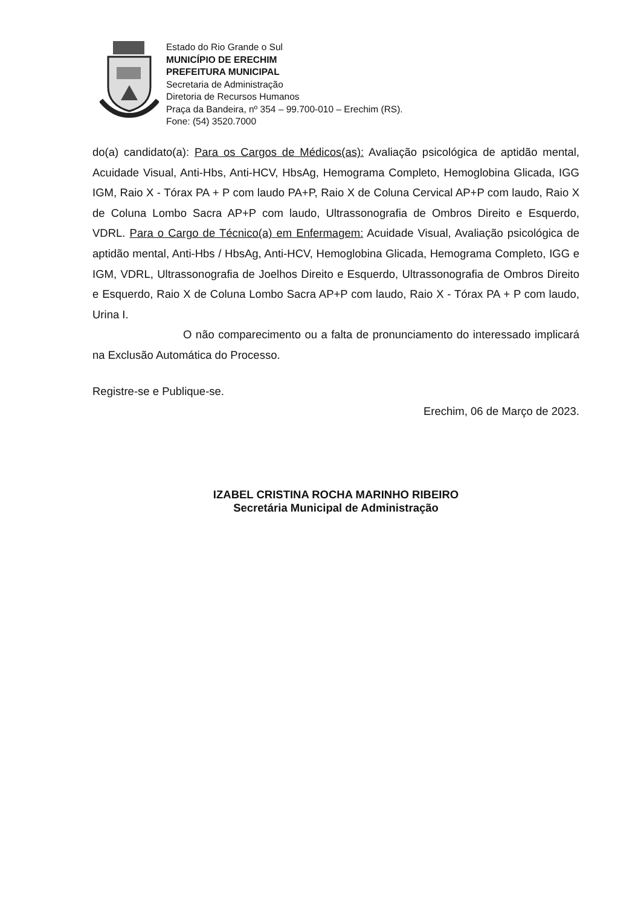Estado do Rio Grande o Sul
MUNICÍPIO DE ERECHIM
PREFEITURA MUNICIPAL
Secretaria de Administração
Diretoria de Recursos Humanos
Praça da Bandeira, nº 354 – 99.700-010 – Erechim (RS).
Fone: (54) 3520.7000
do(a) candidato(a): Para os Cargos de Médicos(as): Avaliação psicológica de aptidão mental, Acuidade Visual, Anti-Hbs, Anti-HCV, HbsAg, Hemograma Completo, Hemoglobina Glicada, IGG IGM, Raio X - Tórax PA + P com laudo PA+P, Raio X de Coluna Cervical AP+P com laudo, Raio X de Coluna Lombo Sacra AP+P com laudo, Ultrassonografia de Ombros Direito e Esquerdo, VDRL. Para o Cargo de Técnico(a) em Enfermagem: Acuidade Visual, Avaliação psicológica de aptidão mental, Anti-Hbs / HbsAg, Anti-HCV, Hemoglobina Glicada, Hemograma Completo, IGG e IGM, VDRL, Ultrassonografia de Joelhos Direito e Esquerdo, Ultrassonografia de Ombros Direito e Esquerdo, Raio X de Coluna Lombo Sacra AP+P com laudo, Raio X - Tórax PA + P com laudo, Urina I.
O não comparecimento ou a falta de pronunciamento do interessado implicará na Exclusão Automática do Processo.
Registre-se e Publique-se.
Erechim, 06 de Março de 2023.
IZABEL CRISTINA ROCHA MARINHO RIBEIRO
Secretária Municipal de Administração